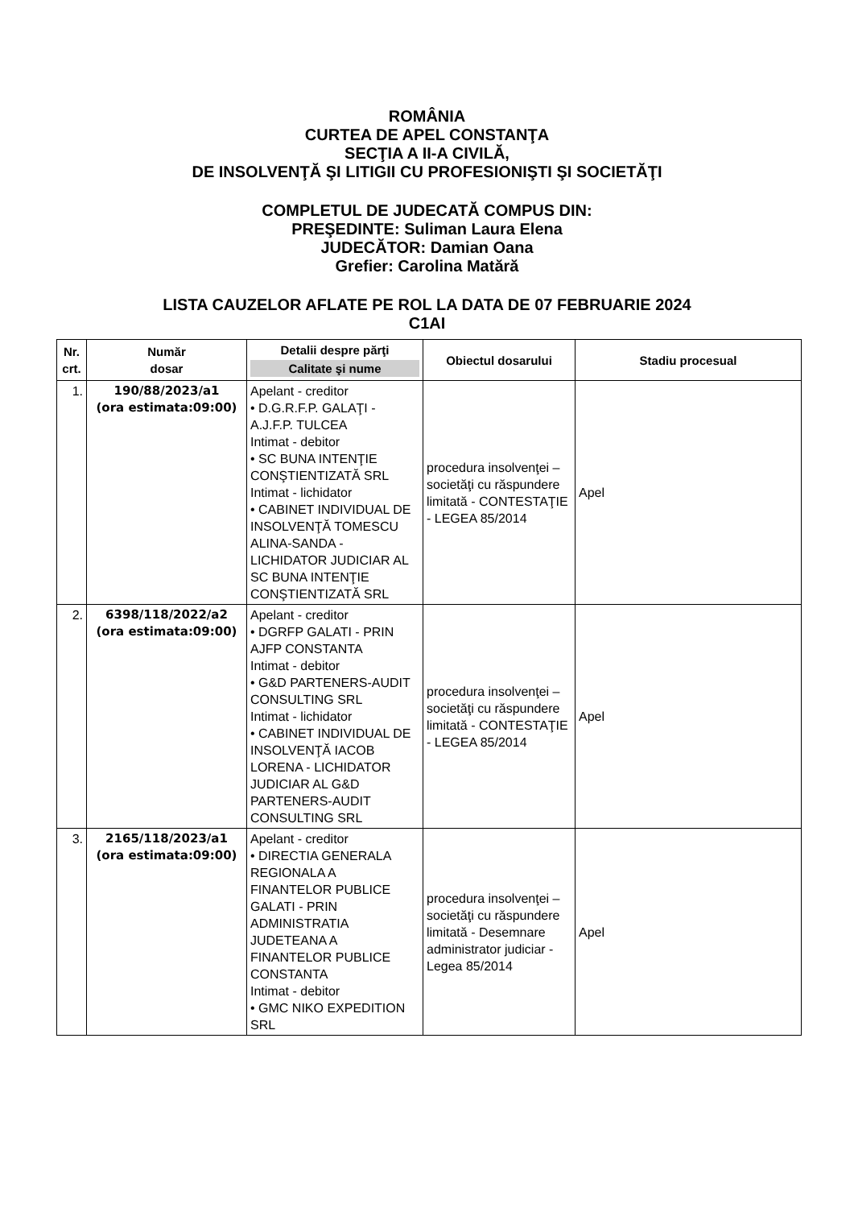ROMÂNIA
CURTEA DE APEL CONSTANŢA
SECŢIA A II-A CIVILĂ,
DE INSOLVENŢĂ ŞI LITIGII CU PROFESIONIŞTI ŞI SOCIETĂŢI
COMPLETUL DE JUDECATĂ COMPUS DIN:
PREŞEDINTE: Suliman Laura Elena
JUDECĂTOR: Damian Oana
Grefier: Carolina Matără
LISTA CAUZELOR AFLATE PE ROL LA DATA DE 07 FEBRUARIE 2024
C1AI
| Nr. crt. | Număr dosar | Detalii despre părţi Calitate şi nume | Obiectul dosarului | Stadiu procesual |
| --- | --- | --- | --- | --- |
| 1. | 190/88/2023/a1 (ora estimata:09:00) | Apelant - creditor • D.G.R.F.P. GALAŢI - A.J.F.P. TULCEA Intimat - debitor • SC BUNA INTENŢIE CONŞTIENTIZATĂ SRL Intimat - lichidator • CABINET INDIVIDUAL DE INSOLVENŢĂ TOMESCU ALINA-SANDA - LICHIDATOR JUDICIAR AL SC BUNA INTENŢIE CONŞTIENTIZATĂ SRL | procedura insolvenţei – societăţi cu răspundere limitată - CONTESTAŢIE - LEGEA 85/2014 | Apel |
| 2. | 6398/118/2022/a2 (ora estimata:09:00) | Apelant - creditor • DGRFP GALATI - PRIN AJFP CONSTANTA Intimat - debitor • G&D PARTENERS-AUDIT CONSULTING SRL Intimat - lichidator • CABINET INDIVIDUAL DE INSOLVENŢĂ IACOB LORENA - LICHIDATOR JUDICIAR AL G&D PARTENERS-AUDIT CONSULTING SRL | procedura insolvenţei – societăţi cu răspundere limitată - CONTESTAŢIE - LEGEA 85/2014 | Apel |
| 3. | 2165/118/2023/a1 (ora estimata:09:00) | Apelant - creditor • DIRECTIA GENERALA REGIONALA A FINANTELOR PUBLICE GALATI - PRIN ADMINISTRATIA JUDETEANA A FINANTELOR PUBLICE CONSTANTA Intimat - debitor • GMC NIKO EXPEDITION SRL | procedura insolvenţei – societăţi cu răspundere limitată - Desemnare administrator judiciar - Legea 85/2014 | Apel |